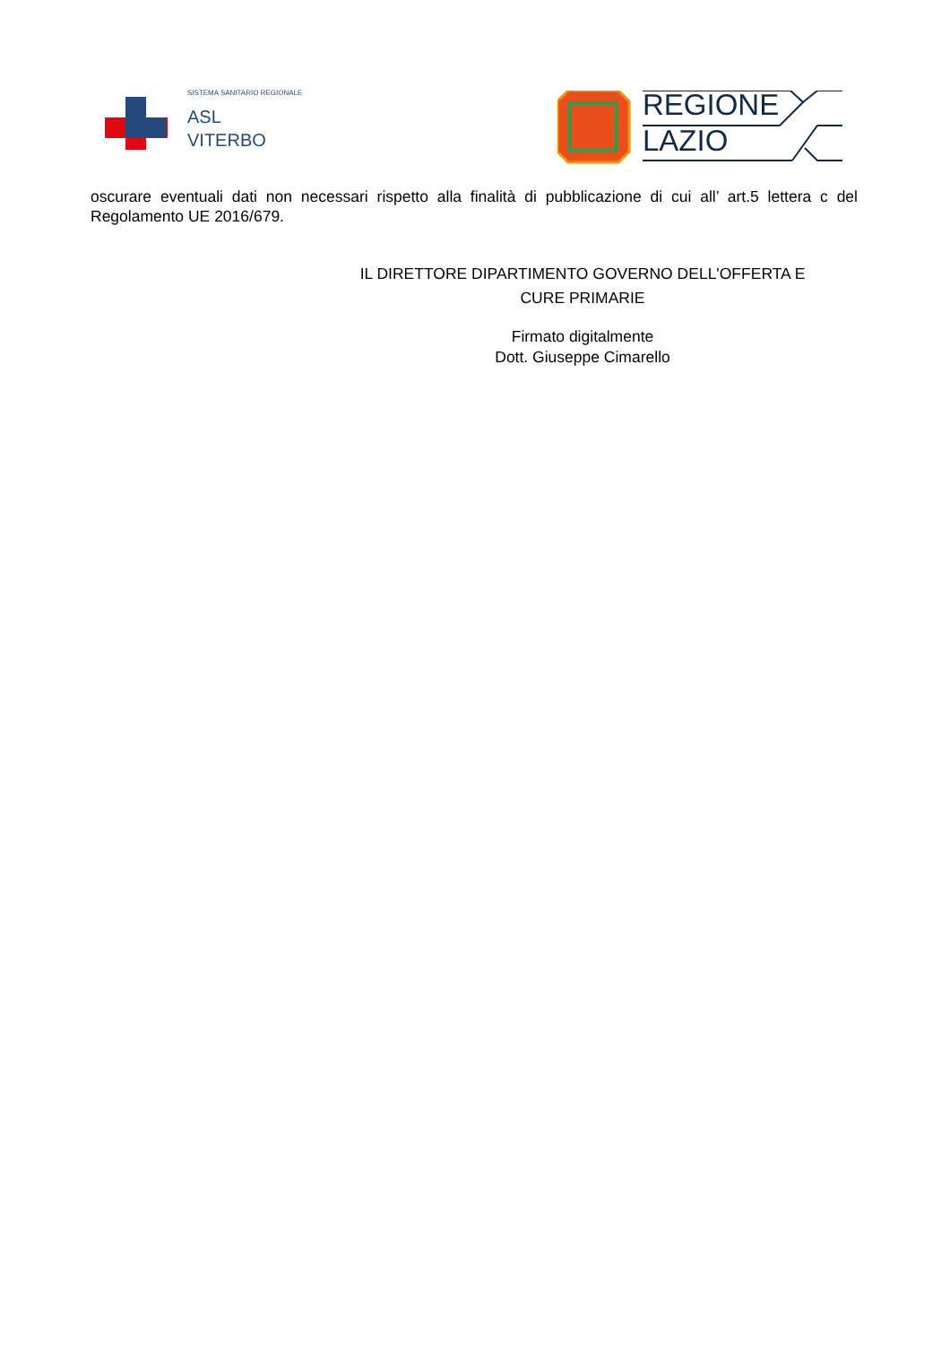SISTEMA SANITARIO REGIONALE
ASL
VITERBO
REGIONE
LAZIO
oscurare eventuali dati non necessari rispetto alla finalità di pubblicazione di cui all’ art.5 lettera c del Regolamento UE 2016/679.
IL DIRETTORE DIPARTIMENTO GOVERNO DELL'OFFERTA E
CURE PRIMARIE
Firmato digitalmente
Dott. Giuseppe Cimarello